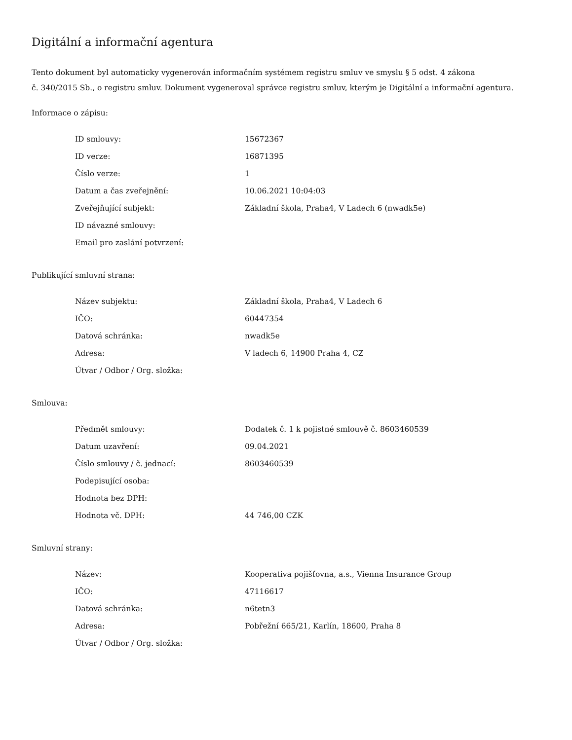Digitální a informační agentura
Tento dokument byl automaticky vygenerován informačním systémem registru smluv ve smyslu § 5 odst. 4 zákona
č. 340/2015 Sb., o registru smluv. Dokument vygeneroval správce registru smluv, kterým je Digitální a informační agentura.
Informace o zápisu:
| ID smlouvy: | 15672367 |
| ID verze: | 16871395 |
| Číslo verze: | 1 |
| Datum a čas zveřejnění: | 10.06.2021 10:04:03 |
| Zveřejňující subjekt: | Základní škola, Praha4, V Ladech 6 (nwadk5e) |
| ID návazné smlouvy: | |
| Email pro zaslání potvrzení: | |
Publikující smluvní strana:
| Název subjektu: | Základní škola, Praha4, V Ladech 6 |
| IČO: | 60447354 |
| Datová schránka: | nwadk5e |
| Adresa: | V ladech 6, 14900 Praha 4, CZ |
| Útvar / Odbor / Org. složka: | |
Smlouva:
| Předmět smlouvy: | Dodatek č. 1 k pojistné smlouvě č. 8603460539 |
| Datum uzavření: | 09.04.2021 |
| Číslo smlouvy / č. jednací: | 8603460539 |
| Podepisující osoba: | |
| Hodnota bez DPH: | |
| Hodnota vč. DPH: | 44 746,00 CZK |
Smluvní strany:
| Název: | Kooperativa pojišťovna, a.s., Vienna Insurance Group |
| IČO: | 47116617 |
| Datová schránka: | n6tetn3 |
| Adresa: | Pobřežní 665/21, Karlín, 18600, Praha 8 |
| Útvar / Odbor / Org. složka: | |